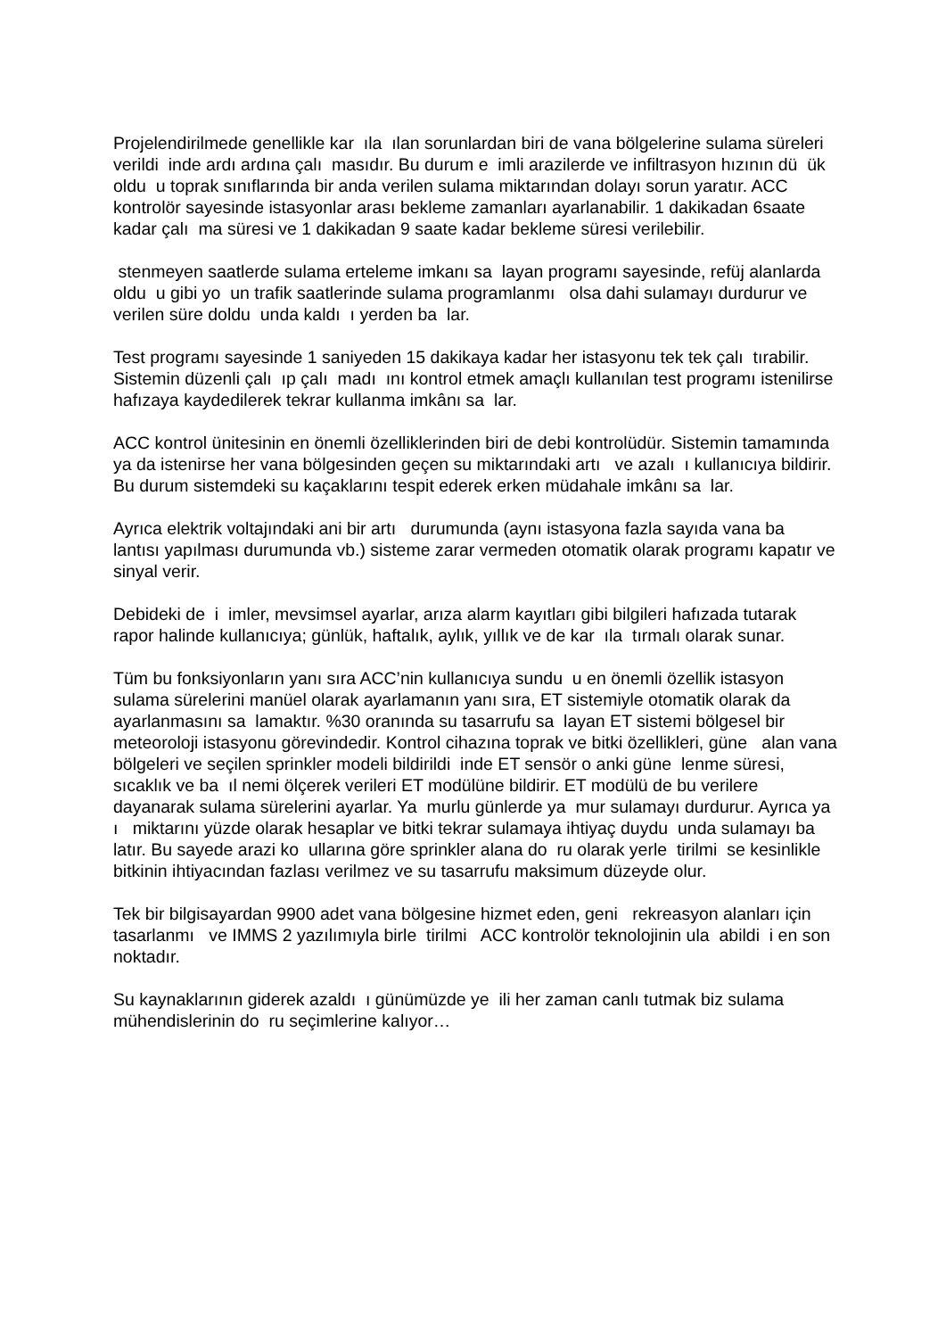Projelendirilmede genellikle kar ıla ılan sorunlardan biri de vana bölgelerine sulama süreleri verildi inde ardı ardına çalı masıdır. Bu durum e imli arazilerde ve infiltrasyon hızının dü ük oldu u toprak sınıflarında bir anda verilen sulama miktarından dolayı sorun yaratır. ACC kontrolör sayesinde istasyonlar arası bekleme zamanları ayarlanabilir. 1 dakikadan 6saate kadar çalı ma süresi ve 1 dakikadan 9 saate kadar bekleme süresi verilebilir.
stenmeyen saatlerde sulama erteleme imkanı sa layan programı sayesinde, refüj alanlarda oldu u gibi yo un trafik saatlerinde sulama programlanmı olsa dahi sulamayı durdurur ve verilen süre doldu unda kaldı ı yerden ba lar.
Test programı sayesinde 1 saniyeden 15 dakikaya kadar her istasyonu tek tek çalı tırabilir. Sistemin düzenli çalı ıp çalı madı ını kontrol etmek amaçlı kullanılan test programı istenilirse hafızaya kaydedilerek tekrar kullanma imkânı sa lar.
ACC kontrol ünitesinin en önemli özelliklerinden biri de debi kontrolüdür. Sistemin tamamında ya da istenirse her vana bölgesinden geçen su miktarındaki artı ve azalı ı kullanıcıya bildirir. Bu durum sistemdeki su kaçaklarını tespit ederek erken müdahale imkânı sa lar.
Ayrıca elektrik voltajındaki ani bir artı durumunda (aynı istasyona fazla sayıda vana ba lantısı yapılması durumunda vb.) sisteme zarar vermeden otomatik olarak programı kapatır ve sinyal verir.
Debideki de i imler, mevsimsel ayarlar, arıza alarm kayıtları gibi bilgileri hafızada tutarak rapor halinde kullanıcıya; günlük, haftalık, aylık, yıllık ve de kar ıla tırmalı olarak sunar.
Tüm bu fonksiyonların yanı sıra ACC’nin kullanıcıya sundu u en önemli özellik istasyon sulama sürelerini manüel olarak ayarlamanın yanı sıra, ET sistemiyle otomatik olarak da ayarlanmasını sa lamaktır. %30 oranında su tasarrufu sa layan ET sistemi bölgesel bir meteoroloji istasyonu görevindedir. Kontrol cihazına toprak ve bitki özellikleri, güne alan vana bölgeleri ve seçilen sprinkler modeli bildirildi inde ET sensör o anki güne lenme süresi, sıcaklık ve ba ıl nemi ölçerek verileri ET modülüne bildirir. ET modülü de bu verilere dayanarak sulama sürelerini ayarlar. Ya murlu günlerde ya mur sulamayı durdurur. Ayrıca ya ı miktarını yüzde olarak hesaplar ve bitki tekrar sulamaya ihtiyaç duydu unda sulamayı ba latır. Bu sayede arazi ko ullarına göre sprinkler alana do ru olarak yerle tirilmi se kesinlikle bitkinin ihtiyacından fazlası verilmez ve su tasarrufu maksimum düzeyde olur.
Tek bir bilgisayardan 9900 adet vana bölgesine hizmet eden, geni rekreasyon alanları için tasarlanmı ve IMMS 2 yazılımıyla birle tirilmi ACC kontrolör teknolojinin ula abildi i en son noktadır.
Su kaynaklarının giderek azaldı ı günümüzde ye ili her zaman canlı tutmak biz sulama mühendislerinin do ru seçimlerine kalıyor…